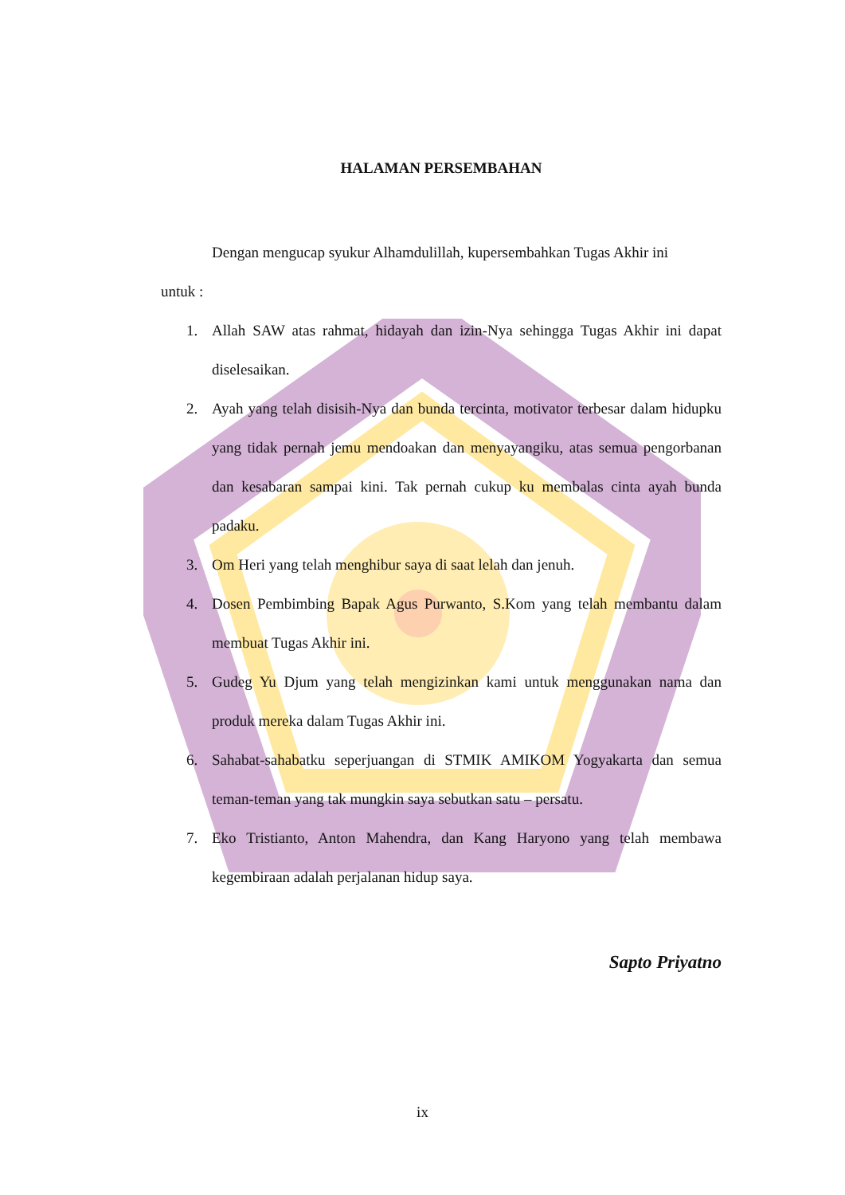HALAMAN PERSEMBAHAN
Dengan mengucap syukur Alhamdulillah, kupersembahkan Tugas Akhir ini
untuk :
1. Allah SAW atas rahmat, hidayah dan izin-Nya sehingga Tugas Akhir ini dapat diselesaikan.
2. Ayah yang telah disisih-Nya dan bunda tercinta, motivator terbesar dalam hidupku yang tidak pernah jemu mendoakan dan menyayangiku, atas semua pengorbanan dan kesabaran sampai kini. Tak pernah cukup ku membalas cinta ayah bunda padaku.
3. Om Heri yang telah menghibur saya di saat lelah dan jenuh.
4. Dosen Pembimbing Bapak Agus Purwanto, S.Kom yang telah membantu dalam membuat Tugas Akhir ini.
5. Gudeg Yu Djum yang telah mengizinkan kami untuk menggunakan nama dan produk mereka dalam Tugas Akhir ini.
6. Sahabat-sahabatku seperjuangan di STMIK AMIKOM Yogyakarta dan semua teman-teman yang tak mungkin saya sebutkan satu – persatu.
7. Eko Tristianto, Anton Mahendra, dan Kang Haryono yang telah membawa kegembiraan adalah perjalanan hidup saya.
Sapto Priyatno
ix